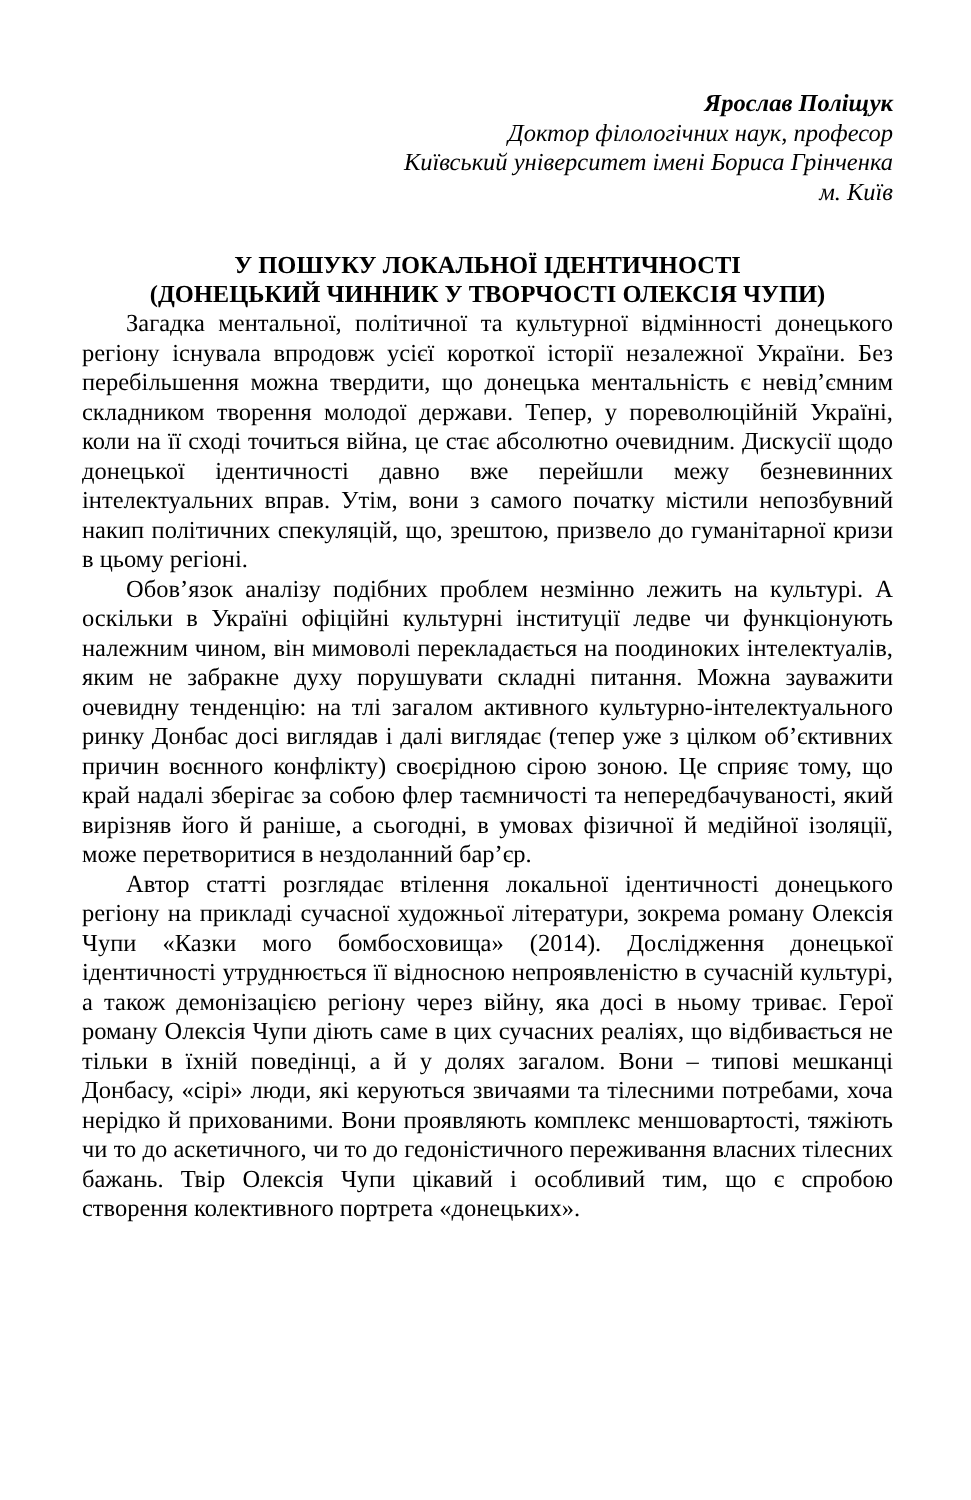Ярослав Поліщук
Доктор філологічних наук, професор
Київський університет імені Бориса Грінченка
м. Київ
У ПОШУКУ ЛОКАЛЬНОЇ ІДЕНТИЧНОСТІ
(ДОНЕЦЬКИЙ ЧИННИК У ТВОРЧОСТІ ОЛЕКСІЯ ЧУПИ)
Загадка ментальної, політичної та культурної відмінності донецького регіону існувала впродовж усієї короткої історії незалежної України. Без перебільшення можна твердити, що донецька ментальність є невід’ємним складником творення молодої держави. Тепер, у пореволюційній Україні, коли на її сході точиться війна, це стає абсолютно очевидним. Дискусії щодо донецької ідентичності давно вже перейшли межу безневинних інтелектуальних вправ. Утім, вони з самого початку містили непозбувний накип політичних спекуляцій, що, зрештою, призвело до гуманітарної кризи в цьому регіоні.
Обов’язок аналізу подібних проблем незмінно лежить на культурі. А оскільки в Україні офіційні культурні інституції ледве чи функціонують належним чином, він мимоволі перекладається на поодиноких інтелектуалів, яким не забракне духу порушувати складні питання. Можна зауважити очевидну тенденцію: на тлі загалом активного культурно-інтелектуального ринку Донбас досі виглядав і далі виглядає (тепер уже з цілком об’єктивних причин воєнного конфлікту) своєрідною сірою зоною. Це сприяє тому, що край надалі зберігає за собою флер таємничості та непередбачуваності, який вирізняв його й раніше, а сьогодні, в умовах фізичної й медійної ізоляції, може перетворитися в нездоланний бар’єр.
Автор статті розглядає втілення локальної ідентичності донецького регіону на прикладі сучасної художньої літератури, зокрема роману Олексія Чупи «Казки мого бомбосховища» (2014). Дослідження донецької ідентичності утруднюється її відносною непроявленістю в сучасній культурі, а також демонізацією регіону через війну, яка досі в ньому триває. Герої роману Олексія Чупи діють саме в цих сучасних реаліях, що відбивається не тільки в їхній поведінці, а й у долях загалом. Вони – типові мешканці Донбасу, «сірі» люди, які керуються звичаями та тілесними потребами, хоча нерідко й прихованими. Вони проявляють комплекс меншовартості, тяжіють чи то до аскетичного, чи то до гедоністичного переживання власних тілесних бажань. Твір Олексія Чупи цікавий і особливий тим, що є спробою створення колективного портрета «донецьких».